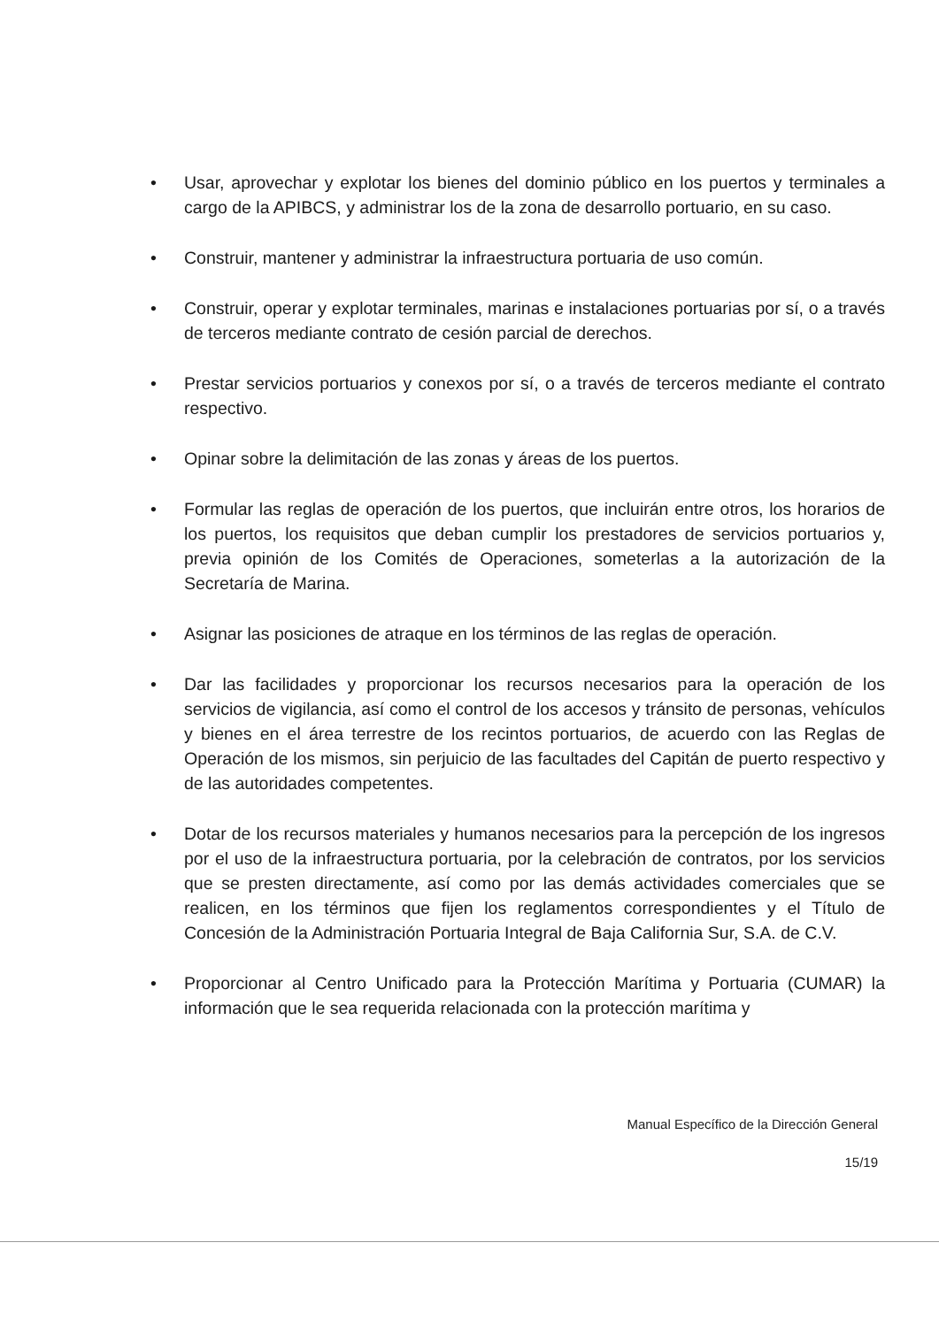• Usar, aprovechar y explotar los bienes del dominio público en los puertos y terminales a cargo de la APIBCS, y administrar los de la zona de desarrollo portuario, en su caso.
• Construir, mantener y administrar la infraestructura portuaria de uso común.
• Construir, operar y explotar terminales, marinas e instalaciones portuarias por sí, o a través de terceros mediante contrato de cesión parcial de derechos.
• Prestar servicios portuarios y conexos por sí, o a través de terceros mediante el contrato respectivo.
• Opinar sobre la delimitación de las zonas y áreas de los puertos.
• Formular las reglas de operación de los puertos, que incluirán entre otros, los horarios de los puertos, los requisitos que deban cumplir los prestadores de servicios portuarios y, previa opinión de los Comités de Operaciones, someterlas a la autorización de la Secretaría de Marina.
• Asignar las posiciones de atraque en los términos de las reglas de operación.
• Dar las facilidades y proporcionar los recursos necesarios para la operación de los servicios de vigilancia, así como el control de los accesos y tránsito de personas, vehículos y bienes en el área terrestre de los recintos portuarios, de acuerdo con las Reglas de Operación de los mismos, sin perjuicio de las facultades del Capitán de puerto respectivo y de las autoridades competentes.
• Dotar de los recursos materiales y humanos necesarios para la percepción de los ingresos por el uso de la infraestructura portuaria, por la celebración de contratos, por los servicios que se presten directamente, así como por las demás actividades comerciales que se realicen, en los términos que fijen los reglamentos correspondientes y el Título de Concesión de la Administración Portuaria Integral de Baja California Sur, S.A. de C.V.
• Proporcionar al Centro Unificado para la Protección Marítima y Portuaria (CUMAR) la información que le sea requerida relacionada con la protección marítima y
Manual Específico de la Dirección General
15/19